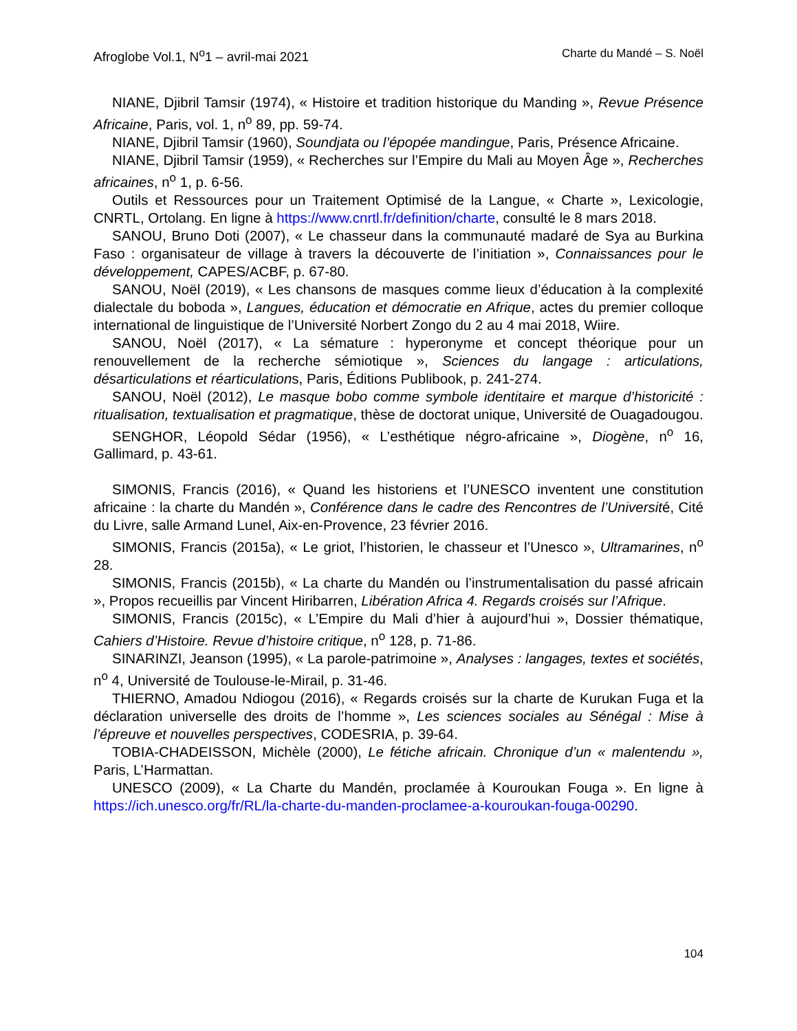Afroglobe Vol.1, N<sup>o</sup>1 – avril-mai 2021 Charte du Mandé – S. Noël
NIANE, Djibril Tamsir (1974), « Histoire et tradition historique du Manding », Revue Présence Africaine, Paris, vol. 1, n<sup>o</sup> 89, pp. 59-74.
NIANE, Djibril Tamsir (1960), Soundjata ou l’épopée mandingue, Paris, Présence Africaine.
NIANE, Djibril Tamsir (1959), « Recherches sur l’Empire du Mali au Moyen Âge », Recherches africaines, n<sup>o</sup> 1, p. 6-56.
Outils et Ressources pour un Traitement Optimisé de la Langue, « Charte », Lexicologie, CNRTL, Ortolang. En ligne à https://www.cnrtl.fr/definition/charte, consulté le 8 mars 2018.
SANOU, Bruno Doti (2007), « Le chasseur dans la communauté madaré de Sya au Burkina Faso : organisateur de village à travers la découverte de l’initiation », Connaissances pour le développement, CAPES/ACBF, p. 67-80.
SANOU, Noël (2019), « Les chansons de masques comme lieux d’éducation à la complexité dialectale du boboda », Langues, éducation et démocratie en Afrique, actes du premier colloque international de linguistique de l’Université Norbert Zongo du 2 au 4 mai 2018, Wiire.
SANOU, Noël (2017), « La sémature : hyperonyme et concept théorique pour un renouvellement de la recherche sémiotique », Sciences du langage : articulations, désarticulations et réarticulations, Paris, Éditions Publibook, p. 241-274.
SANOU, Noël (2012), Le masque bobo comme symbole identitaire et marque d’historicité : ritualisation, textualisation et pragmatique, thèse de doctorat unique, Université de Ouagadougou.
SENGHOR, Léopold Sédar (1956), « L’esthétique négro-africaine », Diogène, n<sup>o</sup> 16, Gallimard, p. 43-61.
SIMONIS, Francis (2016), « Quand les historiens et l’UNESCO inventent une constitution africaine : la charte du Mandén », Conférence dans le cadre des Rencontres de l’Université, Cité du Livre, salle Armand Lunel, Aix-en-Provence, 23 février 2016.
SIMONIS, Francis (2015a), « Le griot, l’historien, le chasseur et l’Unesco », Ultramarines, n<sup>o</sup> 28.
SIMONIS, Francis (2015b), « La charte du Mandén ou l’instrumentalisation du passé africain », Propos recueillis par Vincent Hiribarren, Libération Africa 4. Regards croisés sur l’Afrique.
SIMONIS, Francis (2015c), « L’Empire du Mali d’hier à aujourd’hui », Dossier thématique, Cahiers d’Histoire. Revue d’histoire critique, n<sup>o</sup> 128, p. 71-86.
SINARINZI, Jeanson (1995), « La parole-patrimoine », Analyses : langages, textes et sociétés, n<sup>o</sup> 4, Université de Toulouse-le-Mirail, p. 31-46.
THIERNO, Amadou Ndiogou (2016), « Regards croisés sur la charte de Kurukan Fuga et la déclaration universelle des droits de l’homme », Les sciences sociales au Sénégal : Mise à l’épreuve et nouvelles perspectives, CODESRIA, p. 39-64.
TOBIA-CHADEISSON, Michèle (2000), Le fétiche africain. Chronique d’un « malentendu », Paris, L’Harmattan.
UNESCO (2009), « La Charte du Mandén, proclamée à Kouroukan Fouga ». En ligne à https://ich.unesco.org/fr/RL/la-charte-du-manden-proclamee-a-kouroukan-fouga-00290.
104